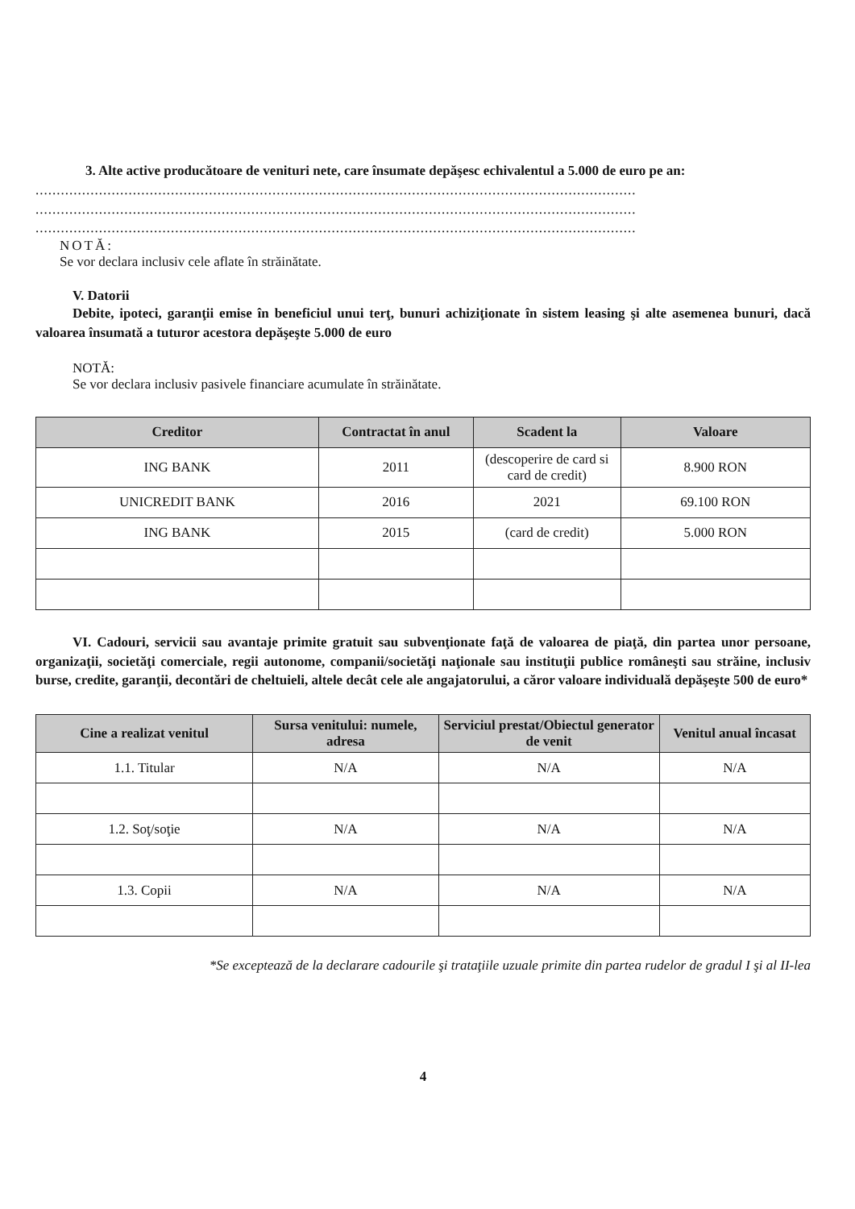3. Alte active producătoare de venituri nete, care însumate depăşesc echivalentul a 5.000 de euro pe an:
..............................................................................................................................................
..............................................................................................................................................
..............................................................................................................................................
NOTĂ:
Se vor declara inclusiv cele aflate în străinătate.
V. Datorii
Debite, ipoteci, garanţii emise în beneficiul unui terţ, bunuri achiziţionate în sistem leasing şi alte asemenea bunuri, dacă valoarea însumată a tuturor acestora depăşeşte 5.000 de euro
NOTĂ:
Se vor declara inclusiv pasivele financiare acumulate în străinătate.
| Creditor | Contractat în anul | Scadent la | Valoare |
| --- | --- | --- | --- |
| ING BANK | 2011 | (descoperire de card si card de credit) | 8.900 RON |
| UNICREDIT BANK | 2016 | 2021 | 69.100 RON |
| ING BANK | 2015 | (card de credit) | 5.000 RON |
VI. Cadouri, servicii sau avantaje primite gratuit sau subvenţionate faţă de valoarea de piaţă, din partea unor persoane, organizaţii, societăţi comerciale, regii autonome, companii/societăţi naţionale sau instituţii publice româneşti sau străine, inclusiv burse, credite, garanţii, decontări de cheltuieli, altele decât cele ale angajatorului, a căror valoare individuală depăşeşte 500 de euro*
| Cine a realizat venitul | Sursa venitului: numele, adresa | Serviciul prestat/Obiectul generator de venit | Venitul anual încasat |
| --- | --- | --- | --- |
| 1.1. Titular | N/A | N/A | N/A |
| 1.2. Soţ/soţie | N/A | N/A | N/A |
| 1.3. Copii | N/A | N/A | N/A |
*Se exceptează de la declarare cadourile şi trataţiile uzuale primite din partea rudelor de gradul I şi al II-lea
4